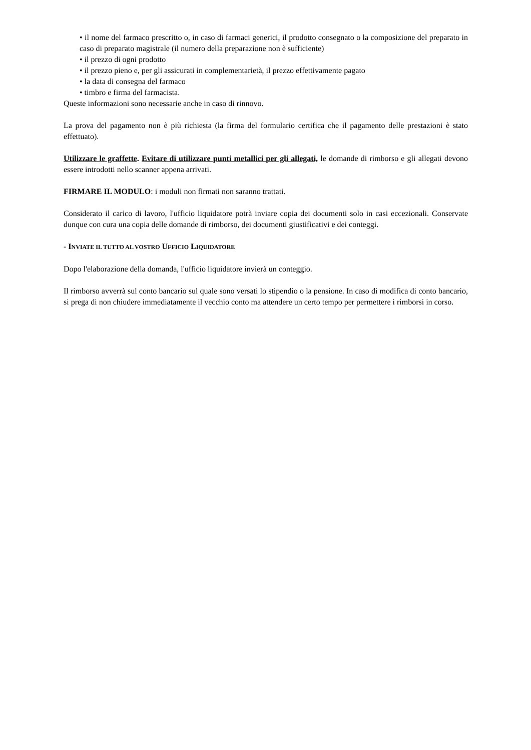• il nome del farmaco prescritto o, in caso di farmaci generici, il prodotto consegnato o la composizione del preparato in caso di preparato magistrale (il numero della preparazione non è sufficiente)
• il prezzo di ogni prodotto
• il prezzo pieno e, per gli assicurati in complementarietà, il prezzo effettivamente pagato
• la data di consegna del farmaco
• timbro e firma del farmacista.
Queste informazioni sono necessarie anche in caso di rinnovo.
La prova del pagamento non è più richiesta (la firma del formulario certifica che il pagamento delle prestazioni è stato effettuato).
Utilizzare le graffette. Evitare di utilizzare punti metallici per gli allegati, le domande di rimborso e gli allegati devono essere introdotti nello scanner appena arrivati.
FIRMARE IL MODULO: i moduli non firmati non saranno trattati.
Considerato il carico di lavoro, l'ufficio liquidatore potrà inviare copia dei documenti solo in casi eccezionali. Conservate dunque con cura una copia delle domande di rimborso, dei documenti giustificativi e dei conteggi.
- INVIATE IL TUTTO AL VOSTRO UFFICIO LIQUIDATORE
Dopo l'elaborazione della domanda, l'ufficio liquidatore invierà un conteggio.
Il rimborso avverrà sul conto bancario sul quale sono versati lo stipendio o la pensione. In caso di modifica di conto bancario, si prega di non chiudere immediatamente il vecchio conto ma attendere un certo tempo per permettere i rimborsi in corso.